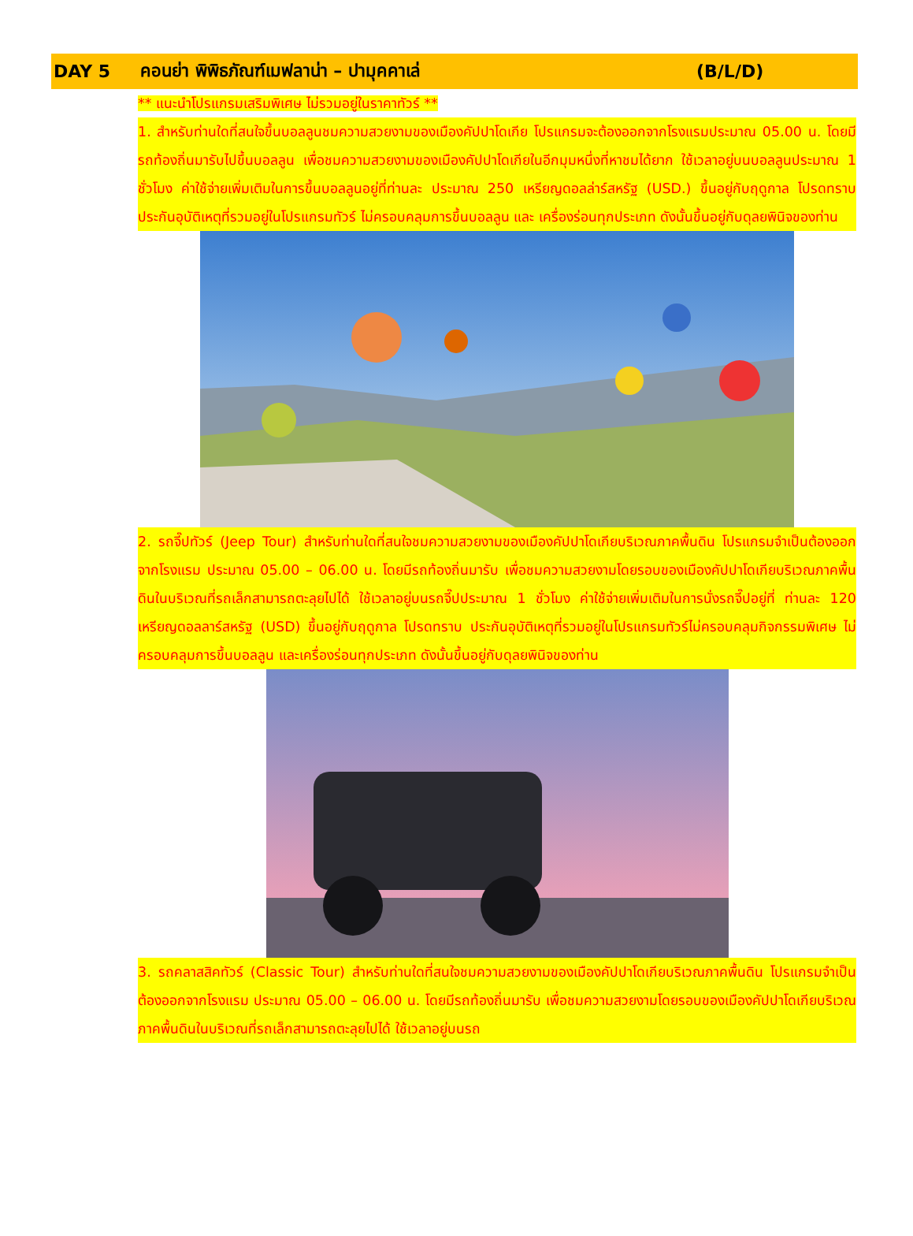DAY 5 คอนย่า พิพิธภัณฑ์เมฟลาน่า – ปามุคคาเล่ (B/L/D)
** แนะนำโปรแกรมเสริมพิเศษ ไม่รวมอยู่ในราคาทัวร์ **
1. สำหรับท่านใดที่สนใจขึ้นบอลลูนชมความสวยงามของเมืองคัปปาโดเกีย โปรแกรมจะต้องออกจากโรงแรมประมาณ 05.00 น. โดยมีรถท้องถิ่นมารับไปขึ้นบอลลูน เพื่อชมความสวยงามของเมืองคัปปาโดเกียในอีกมุมหนึ่งที่หาชมได้ยาก ใช้เวลาอยู่บนบอลลูนประมาณ 1 ชั่วโมง ค่าใช้จ่ายเพิ่มเติมในการขึ้นบอลลูนอยู่ที่ท่านละ ประมาณ 250 เหรียญดอลล่าร์สหรัฐ (USD.) ขึ้นอยู่กับฤดูกาล โปรดทราบ ประกันอุบัติเหตุที่รวมอยู่ในโปรแกรมทัวร์ ไม่ครอบคลุมการขึ้นบอลลูน และ เครื่องร่อนทุกประเภท ดังนั้นขึ้นอยู่กับดุลยพินิจของท่าน
2. รถจี๊ปทัวร์ (Jeep Tour) สำหรับท่านใดที่สนใจชมความสวยงามของเมืองคัปปาโดเกียบริเวณภาคพื้นดิน โปรแกรมจำเป็นต้องออกจากโรงแรม ประมาณ 05.00 – 06.00 น. โดยมีรถท้องถิ่นมารับ เพื่อชมความสวยงามโดยรอบของเมืองคัปปาโดเกียบริเวณภาคพื้นดินในบริเวณที่รถเล็กสามารถตะลุยไปได้ ใช้เวลาอยู่บนรถจี๊ปประมาณ 1 ชั่วโมง ค่าใช้จ่ายเพิ่มเติมในการนั่งรถจี๊ปอยู่ที่ ท่านละ 120 เหรียญดอลลาร์สหรัฐ (USD) ขึ้นอยู่กับฤดูกาล โปรดทราบ ประกันอุบัติเหตุที่รวมอยู่ในโปรแกรมทัวร์ไม่ครอบคลุมกิจกรรมพิเศษ ไม่ครอบคลุมการขึ้นบอลลูน และเครื่องร่อนทุกประเภท ดังนั้นขึ้นอยู่กับดุลยพินิจของท่าน
3. รถคลาสสิคทัวร์ (Classic Tour) สำหรับท่านใดที่สนใจชมความสวยงามของเมืองคัปปาโดเกียบริเวณภาคพื้นดิน โปรแกรมจำเป็นต้องออกจากโรงแรม ประมาณ 05.00 – 06.00 น. โดยมีรถท้องถิ่นมารับ เพื่อชมความสวยงามโดยรอบของเมืองคัปปาโดเกียบริเวณภาคพื้นดินในบริเวณที่รถเล็กสามารถตะลุยไปได้ ใช้เวลาอยู่บนรถ